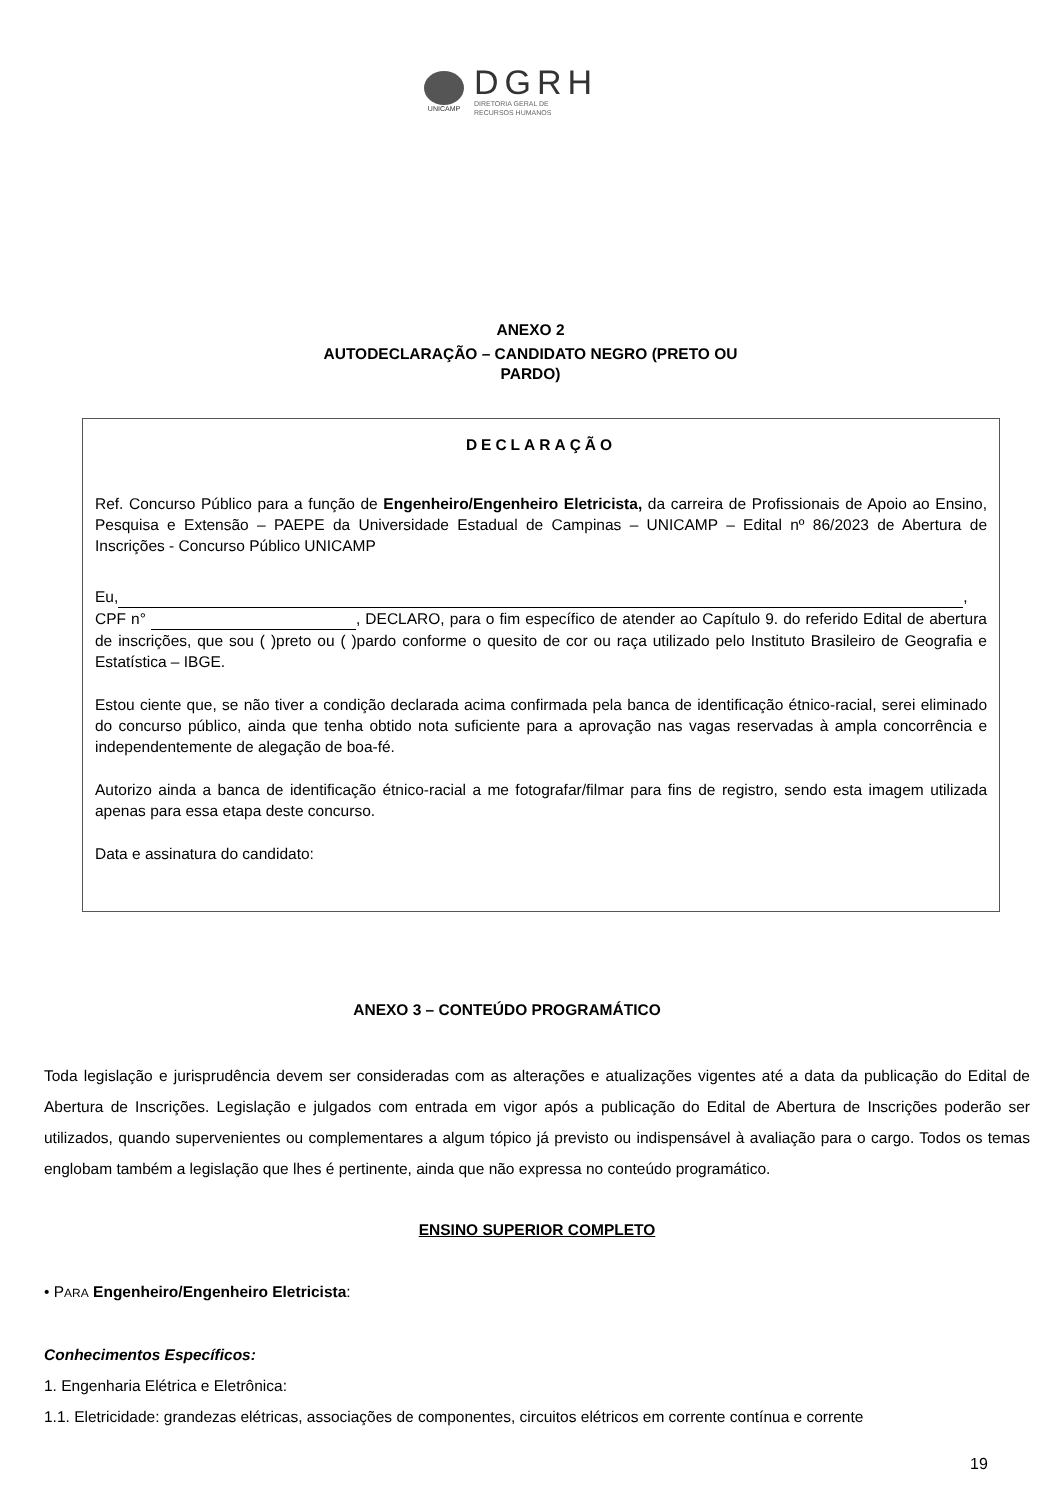UNICAMP
DGRH
DIRETORIA GERAL DE
RECURSOS HUMANOS
ANEXO 2
AUTODECLARAÇÃO – CANDIDATO NEGRO (PRETO OU
PARDO)
DECLARAÇÃO
Ref. Concurso Público para a função de Engenheiro/Engenheiro Eletricista, da carreira de Profissionais de Apoio ao Ensino, Pesquisa e Extensão – PAEPE da Universidade Estadual de Campinas – UNICAMP – Edital nº 86/2023 de Abertura de Inscrições - Concurso Público UNICAMP
Eu, ,
CPF n° , DECLARO, para o fim específico de atender ao Capítulo 9. do referido Edital de abertura de inscrições, que sou ( )preto ou ( )pardo conforme o quesito de cor ou raça utilizado pelo Instituto Brasileiro de Geografia e Estatística – IBGE.
Estou ciente que, se não tiver a condição declarada acima confirmada pela banca de identificação étnico-racial, serei eliminado do concurso público, ainda que tenha obtido nota suficiente para a aprovação nas vagas reservadas à ampla concorrência e independentemente de alegação de boa-fé.
Autorizo ainda a banca de identificação étnico-racial a me fotografar/filmar para fins de registro, sendo esta imagem utilizada apenas para essa etapa deste concurso.
Data e assinatura do candidato:
ANEXO 3 – CONTEÚDO PROGRAMÁTICO
Toda legislação e jurisprudência devem ser consideradas com as alterações e atualizações vigentes até a data da publicação do Edital de Abertura de Inscrições. Legislação e julgados com entrada em vigor após a publicação do Edital de Abertura de Inscrições poderão ser utilizados, quando supervenientes ou complementares a algum tópico já previsto ou indispensável à avaliação para o cargo. Todos os temas englobam também a legislação que lhes é pertinente, ainda que não expressa no conteúdo programático.
ENSINO SUPERIOR COMPLETO
• PARA Engenheiro/Engenheiro Eletricista:
Conhecimentos Específicos:
1. Engenharia Elétrica e Eletrônica:
1.1. Eletricidade: grandezas elétricas, associações de componentes, circuitos elétricos em corrente contínua e corrente
19